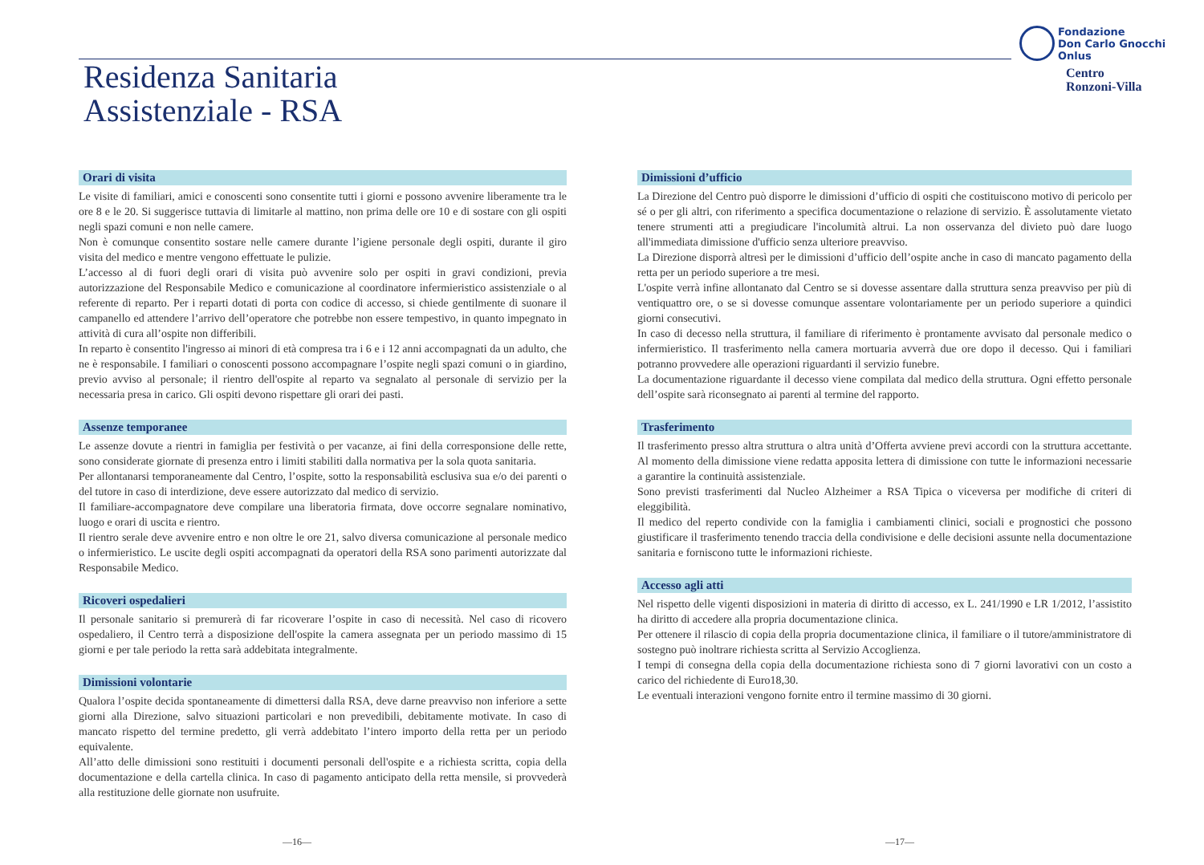Fondazione
Don Carlo Gnocchi
Onlus
Centro
Ronzoni-Villa
Residenza Sanitaria
Assistenziale - RSA
Orari di visita
Le visite di familiari, amici e conoscenti sono consentite tutti i giorni e possono avvenire liberamente tra le ore 8 e le 20. Si suggerisce tuttavia di limitarle al mattino, non prima delle ore 10 e di sostare con gli ospiti negli spazi comuni e non nelle camere.
Non è comunque consentito sostare nelle camere durante l’igiene personale degli ospiti, durante il giro visita del medico e mentre vengono effettuate le pulizie.
L’accesso al di fuori degli orari di visita può avvenire solo per ospiti in gravi condizioni, previa autorizzazione del Responsabile Medico e comunicazione al coordinatore infermieristico assistenziale o al referente di reparto. Per i reparti dotati di porta con codice di accesso, si chiede gentilmente di suonare il campanello ed attendere l’arrivo dell’operatore che potrebbe non essere tempestivo, in quanto impegnato in attività di cura all’ospite non differibili.
In reparto è consentito l'ingresso ai minori di età compresa tra i 6 e i 12 anni accompagnati da un adulto, che ne è responsabile. I familiari o conoscenti possono accompagnare l’ospite negli spazi comuni o in giardino, previo avviso al personale; il rientro dell'ospite al reparto va segnalato al personale di servizio per la necessaria presa in carico. Gli ospiti devono rispettare gli orari dei pasti.
Assenze temporanee
Le assenze dovute a rientri in famiglia per festività o per vacanze, ai fini della corresponsione delle rette, sono considerate giornate di presenza entro i limiti stabiliti dalla normativa per la sola quota sanitaria.
Per allontanarsi temporaneamente dal Centro, l’ospite, sotto la responsabilità esclusiva sua e/o dei parenti o del tutore in caso di interdizione, deve essere autorizzato dal medico di servizio.
Il familiare-accompagnatore deve compilare una liberatoria firmata, dove occorre segnalare nominativo, luogo e orari di uscita e rientro.
Il rientro serale deve avvenire entro e non oltre le ore 21, salvo diversa comunicazione al personale medico o infermieristico. Le uscite degli ospiti accompagnati da operatori della RSA sono parimenti autorizzate dal Responsabile Medico.
Ricoveri ospedalieri
Il personale sanitario si premurerà di far ricoverare l’ospite in caso di necessità. Nel caso di ricovero ospedaliero, il Centro terrà a disposizione dell'ospite la camera assegnata per un periodo massimo di 15 giorni e per tale periodo la retta sarà addebitata integralmente.
Dimissioni volontarie
Qualora l’ospite decida spontaneamente di dimettersi dalla RSA, deve darne preavviso non inferiore a sette giorni alla Direzione, salvo situazioni particolari e non prevedibili, debitamente motivate. In caso di mancato rispetto del termine predetto, gli verrà addebitato l’intero importo della retta per un periodo equivalente.
All’atto delle dimissioni sono restituiti i documenti personali dell'ospite e a richiesta scritta, copia della documentazione e della cartella clinica. In caso di pagamento anticipato della retta mensile, si provvederà alla restituzione delle giornate non usufruite.
Dimissioni d’ufficio
La Direzione del Centro può disporre le dimissioni d’ufficio di ospiti che costituiscono motivo di pericolo per sé o per gli altri, con riferimento a specifica documentazione o relazione di servizio. È assolutamente vietato tenere strumenti atti a pregiudicare l'incolumità altrui. La non osservanza del divieto può dare luogo all'immediata dimissione d'ufficio senza ulteriore preavviso.
La Direzione disporrà altresì per le dimissioni d’ufficio dell’ospite anche in caso di mancato pagamento della retta per un periodo superiore a tre mesi.
L'ospite verrà infine allontanato dal Centro se si dovesse assentare dalla struttura senza preavviso per più di ventiquattro ore, o se si dovesse comunque assentare volontariamente per un periodo superiore a quindici giorni consecutivi.
In caso di decesso nella struttura, il familiare di riferimento è prontamente avvisato dal personale medico o infermieristico. Il trasferimento nella camera mortuaria avverrà due ore dopo il decesso. Qui i familiari potranno provvedere alle operazioni riguardanti il servizio funebre.
La documentazione riguardante il decesso viene compilata dal medico della struttura. Ogni effetto personale dell’ospite sarà riconsegnato ai parenti al termine del rapporto.
Trasferimento
Il trasferimento presso altra struttura o altra unità d’Offerta avviene previ accordi con la struttura accettante. Al momento della dimissione viene redatta apposita lettera di dimissione con tutte le informazioni necessarie a garantire la continuità assistenziale.
Sono previsti trasferimenti dal Nucleo Alzheimer a RSA Tipica o viceversa per modifiche di criteri di eleggibilità.
Il medico del reperto condivide con la famiglia i cambiamenti clinici, sociali e prognostici che possono giustificare il trasferimento tenendo traccia della condivisione e delle decisioni assunte nella documentazione sanitaria e forniscono tutte le informazioni richieste.
Accesso agli atti
Nel rispetto delle vigenti disposizioni in materia di diritto di accesso, ex L. 241/1990 e LR 1/2012, l’assistito ha diritto di accedere alla propria documentazione clinica.
Per ottenere il rilascio di copia della propria documentazione clinica, il familiare o il tutore/amministratore di sostegno può inoltrare richiesta scritta al Servizio Accoglienza.
I tempi di consegna della copia della documentazione richiesta sono di 7 giorni lavorativi con un costo a carico del richiedente di Euro18,30.
Le eventuali interazioni vengono fornite entro il termine massimo di 30 giorni.
—16— —17—